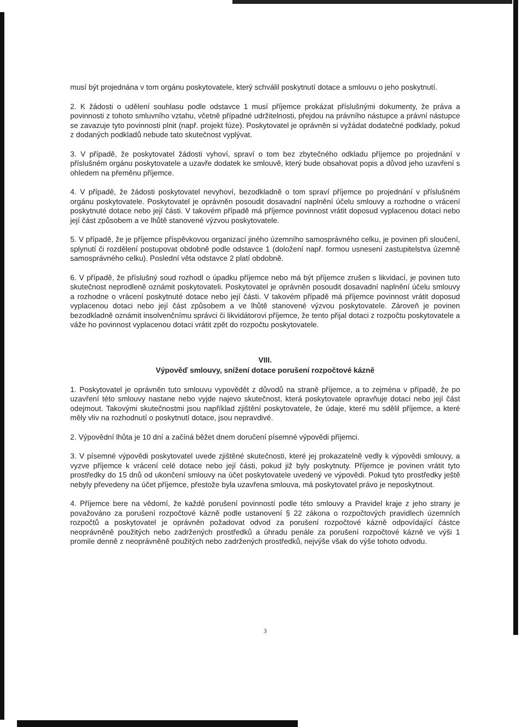musí být projednána v tom orgánu poskytovatele, který schválil poskytnutí dotace a smlouvu o jeho poskytnutí.
2. K žádosti o udělení souhlasu podle odstavce 1 musí příjemce prokázat příslušnými dokumenty, že práva a povinnosti z tohoto smluvního vztahu, včetně případné udržitelnosti, přejdou na právního nástupce a právní nástupce se zavazuje tyto povinnosti plnit (např. projekt fúze). Poskytovatel je oprávněn si vyžádat dodatečné podklady, pokud z dodaných podkladů nebude tato skutečnost vyplývat.
3. V případě, že poskytovatel žádosti vyhoví, spraví o tom bez zbytečného odkladu příjemce po projednání v příslušném orgánu poskytovatele a uzavře dodatek ke smlouvě, který bude obsahovat popis a důvod jeho uzavření s ohledem na přeměnu příjemce.
4. V případě, že žádosti poskytovatel nevyhoví, bezodkladně o tom spraví příjemce po projednání v příslušném orgánu poskytovatele. Poskytovatel je oprávněn posoudit dosavadní naplnění účelu smlouvy a rozhodne o vrácení poskytnuté dotace nebo její části. V takovém případě má příjemce povinnost vrátit doposud vyplacenou dotaci nebo její část způsobem a ve lhůtě stanovené výzvou poskytovatele.
5. V případě, že je příjemce příspěvkovou organizací jiného územního samosprávného celku, je povinen při sloučení, splynutí či rozdělení postupovat obdobně podle odstavce 1 (doložení např. formou usnesení zastupitelstva územně samosprávného celku). Poslední věta odstavce 2 platí obdobně.
6. V případě, že příslušný soud rozhodl o úpadku příjemce nebo má být příjemce zrušen s likvidací, je povinen tuto skutečnost neprodleně oznámit poskytovateli. Poskytovatel je oprávněn posoudit dosavadní naplnění účelu smlouvy a rozhodne o vrácení poskytnuté dotace nebo její části. V takovém případě má příjemce povinnost vrátit doposud vyplacenou dotaci nebo její část způsobem a ve lhůtě stanovené výzvou poskytovatele. Zároveň je povinen bezodkladně oznámit insolvenčnímu správci či likvidátorovi příjemce, že tento přijal dotaci z rozpočtu poskytovatele a váže ho povinnost vyplacenou dotaci vrátit zpět do rozpočtu poskytovatele.
VIII.
Výpověď smlouvy, snížení dotace porušení rozpočtové kázně
1. Poskytovatel je oprávněn tuto smlouvu vypovědět z důvodů na straně příjemce, a to zejména v případě, že po uzavření této smlouvy nastane nebo vyjde najevo skutečnost, která poskytovatele opravňuje dotaci nebo její část odejmout. Takovými skutečnostmi jsou například zjištění poskytovatele, že údaje, které mu sdělil příjemce, a které měly vliv na rozhodnutí o poskytnutí dotace, jsou nepravdivé.
2. Výpovědní lhůta je 10 dní a začíná běžet dnem doručení písemné výpovědi příjemci.
3. V písemné výpovědi poskytovatel uvede zjištěné skutečnosti, které jej prokazatelně vedly k výpovědi smlouvy, a vyzve příjemce k vrácení celé dotace nebo její části, pokud již byly poskytnuty. Příjemce je povinen vrátit tyto prostředky do 15 dnů od ukončení smlouvy na účet poskytovatele uvedený ve výpovědi. Pokud tyto prostředky ještě nebyly převedeny na účet příjemce, přestože byla uzavřena smlouva, má poskytovatel právo je neposkytnout.
4. Příjemce bere na vědomí, že každé porušení povinností podle této smlouvy a Pravidel kraje z jeho strany je považováno za porušení rozpočtové kázně podle ustanovení § 22 zákona o rozpočtových pravidlech územních rozpočtů a poskytovatel je oprávněn požadovat odvod za porušení rozpočtové kázně odpovídající částce neoprávněně použitých nebo zadržených prostředků a úhradu penále za porušení rozpočtové kázně ve výši 1 promile denně z neoprávněně použitých nebo zadržených prostředků, nejvýše však do výše tohoto odvodu.
3